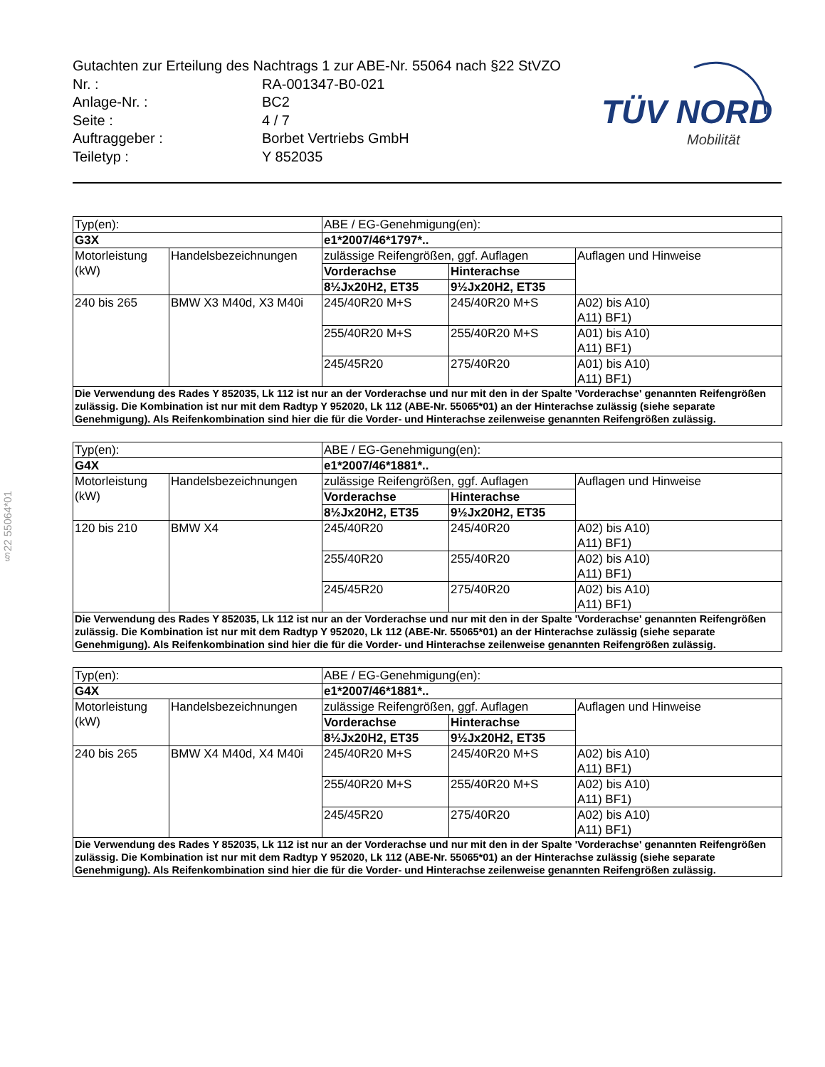Gutachten zur Erteilung des Nachtrags 1 zur ABE-Nr. 55064 nach §22 StVZO
| Nr. : | RA-001347-B0-021 |
| Anlage-Nr. : | BC2 |
| Seite : | 4 / 7 |
| Auftraggeber : | Borbet Vertriebs GmbH |
| Teiletyp : | Y 852035 |
TÜV NORD
Mobilität
§22 55064*01
| Typ(en): | | ABE / EG-Genehmigung(en): | | |
| G3X | | e1*2007/46*1797*.. | | |
| Motorleistung (kW) | Handelsbezeichnungen | zulässige Reifengrößen, ggf. Auflagen | | Auflagen und Hinweise |
| | | Vorderachse | Hinterachse | |
| | | 8½Jx20H2, ET35 | 9½Jx20H2, ET35 | |
| 240 bis 265 | BMW X3 M40d, X3 M40i | 245/40R20 M+S | 245/40R20 M+S | A02) bis A10) A11) BF1) |
| | | 255/40R20 M+S | 255/40R20 M+S | A01) bis A10) A11) BF1) |
| | | 245/45R20 | 275/40R20 | A01) bis A10) A11) BF1) |
| Die Verwendung des Rades Y 852035, Lk 112 ist nur an der Vorderachse und nur mit den in der Spalte 'Vorderachse' genannten Reifengrößen zulässig. Die Kombination ist nur mit dem Radtyp Y 952020, Lk 112 (ABE-Nr. 55065*01) an der Hinterachse zulässig (siehe separate Genehmigung). Als Reifenkombination sind hier die für die Vorder- und Hinterachse zeilenweise genannten Reifengrößen zulässig. | | | | |
| Typ(en): | | ABE / EG-Genehmigung(en): | | |
| G4X | | e1*2007/46*1881*.. | | |
| Motorleistung (kW) | Handelsbezeichnungen | zulässige Reifengrößen, ggf. Auflagen | | Auflagen und Hinweise |
| | | Vorderachse | Hinterachse | |
| | | 8½Jx20H2, ET35 | 9½Jx20H2, ET35 | |
| 120 bis 210 | BMW X4 | 245/40R20 | 245/40R20 | A02) bis A10) A11) BF1) |
| | | 255/40R20 | 255/40R20 | A02) bis A10) A11) BF1) |
| | | 245/45R20 | 275/40R20 | A02) bis A10) A11) BF1) |
| Die Verwendung des Rades Y 852035, Lk 112 ist nur an der Vorderachse und nur mit den in der Spalte 'Vorderachse' genannten Reifengrößen zulässig. Die Kombination ist nur mit dem Radtyp Y 952020, Lk 112 (ABE-Nr. 55065*01) an der Hinterachse zulässig (siehe separate Genehmigung). Als Reifenkombination sind hier die für die Vorder- und Hinterachse zeilenweise genannten Reifengrößen zulässig. | | | | |
| Typ(en): | | ABE / EG-Genehmigung(en): | | |
| G4X | | e1*2007/46*1881*.. | | |
| Motorleistung (kW) | Handelsbezeichnungen | zulässige Reifengrößen, ggf. Auflagen | | Auflagen und Hinweise |
| | | Vorderachse | Hinterachse | |
| | | 8½Jx20H2, ET35 | 9½Jx20H2, ET35 | |
| 240 bis 265 | BMW X4 M40d, X4 M40i | 245/40R20 M+S | 245/40R20 M+S | A02) bis A10) A11) BF1) |
| | | 255/40R20 M+S | 255/40R20 M+S | A02) bis A10) A11) BF1) |
| | | 245/45R20 | 275/40R20 | A02) bis A10) A11) BF1) |
| Die Verwendung des Rades Y 852035, Lk 112 ist nur an der Vorderachse und nur mit den in der Spalte 'Vorderachse' genannten Reifengrößen zulässig. Die Kombination ist nur mit dem Radtyp Y 952020, Lk 112 (ABE-Nr. 55065*01) an der Hinterachse zulässig (siehe separate Genehmigung). Als Reifenkombination sind hier die für die Vorder- und Hinterachse zeilenweise genannten Reifengrößen zulässig. | | | | |